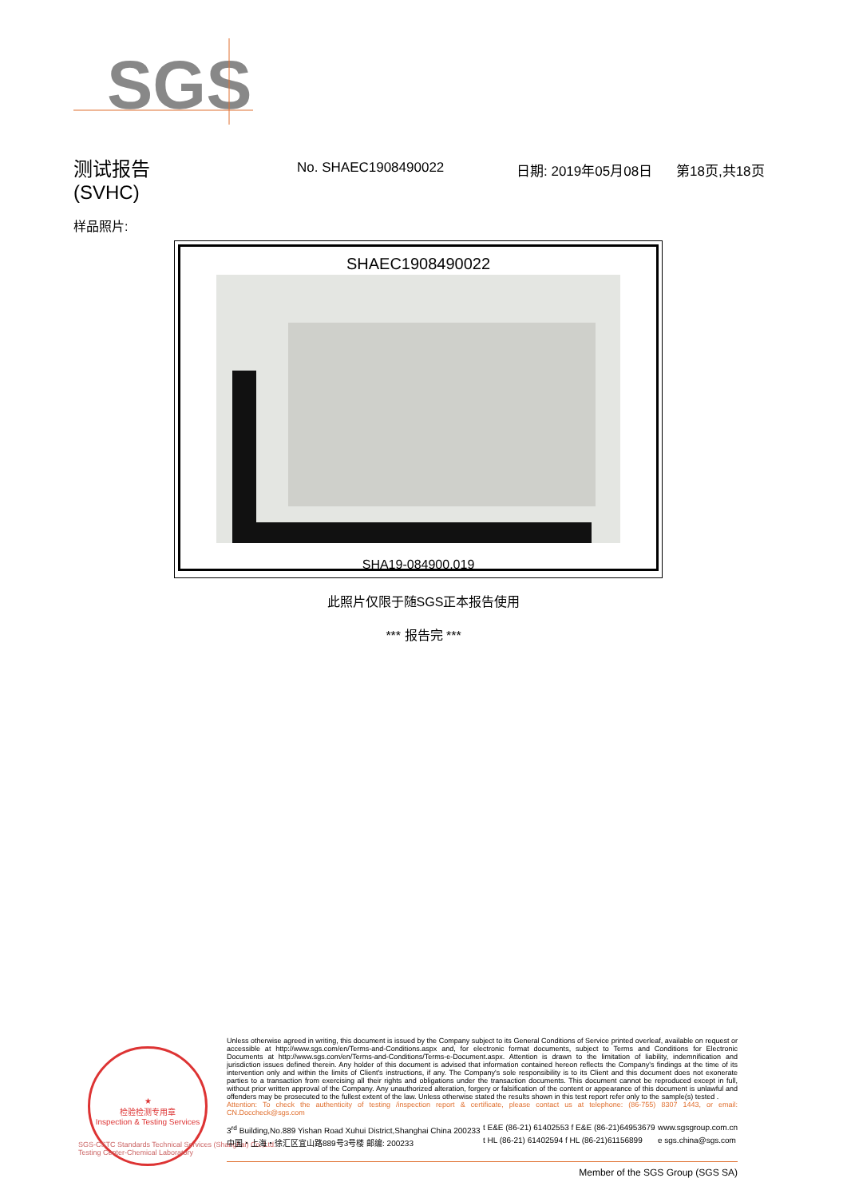SGS
测试报告
(SVHC)
No. SHAEC1908490022 日期: 2019年05月08日 第18页,共18页
样品照片:
SHAEC1908490022
SHA19-084900.019
此照片仅限于随SGS正本报告使用
*** 报告完 ***
★
检验检测专用章
Inspection & Testing Services
SGS-CSTC Standards Technical Services (Shanghai) Co.,Ltd.
Testing Center-Chemical Laboratory
Unless otherwise agreed in writing, this document is issued by the Company subject to its General Conditions of Service printed overleaf, available on request or accessible at http://www.sgs.com/en/Terms-and-Conditions.aspx and, for electronic format documents, subject to Terms and Conditions for Electronic Documents at http://www.sgs.com/en/Terms-and-Conditions/Terms-e-Document.aspx. Attention is drawn to the limitation of liability, indemnification and jurisdiction issues defined therein. Any holder of this document is advised that information contained hereon reflects the Company's findings at the time of its intervention only and within the limits of Client's instructions, if any. The Company's sole responsibility is to its Client and this document does not exonerate parties to a transaction from exercising all their rights and obligations under the transaction documents. This document cannot be reproduced except in full, without prior written approval of the Company. Any unauthorized alteration, forgery or falsification of the content or appearance of this document is unlawful and offenders may be prosecuted to the fullest extent of the law. Unless otherwise stated the results shown in this test report refer only to the sample(s) tested .
Attention: To check the authenticity of testing /inspection report & certificate, please contact us at telephone: (86-755) 8307 1443, or email: CN.Doccheck@sgs.com
3<sup>rd</sup> Building,No.889 Yishan Road Xuhui District,Shanghai China 200233
中国・上海・徐汇区宜山路889号3号楼 邮编: 200233
t E&E (86-21) 61402553 f E&E (86-21)64953679
t HL (86-21) 61402594 f HL (86-21)61156899
www.sgsgroup.com.cn
e sgs.china@sgs.com
Member of the SGS Group (SGS SA)